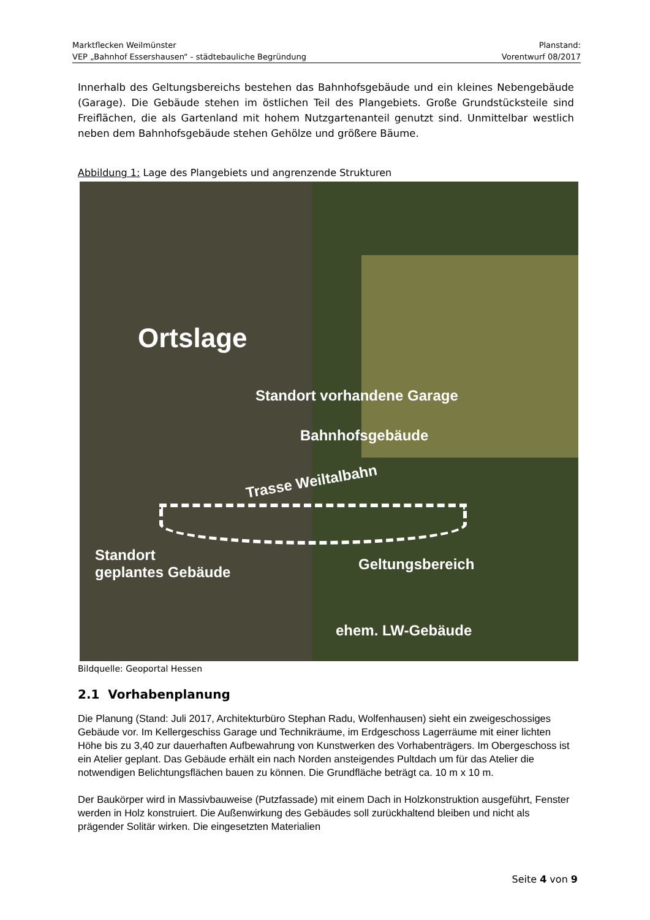Marktflecken Weilmünster Planstand:
VEP „Bahnhof Essershausen“ - städtebauliche Begründung Vorentwurf 08/2017
Innerhalb des Geltungsbereichs bestehen das Bahnhofsgebäude und ein kleines Nebengebäude (Garage). Die Gebäude stehen im östlichen Teil des Plangebiets. Große Grundstücksteile sind Freiflächen, die als Gartenland mit hohem Nutzgartenanteil genutzt sind. Unmittelbar westlich neben dem Bahnhofsgebäude stehen Gehölze und größere Bäume.
Abbildung 1: Lage des Plangebiets und angrenzende Strukturen
Ortslage
Standort vorhandene Garage
Bahnhofsgebäude
Trasse Weiltalbahn
Standort
geplantes Gebäude
Geltungsbereich
ehem. LW-Gebäude
Bildquelle: Geoportal Hessen
2.1 Vorhabenplanung
Die Planung (Stand: Juli 2017, Architekturbüro Stephan Radu, Wolfenhausen) sieht ein zweigeschossiges Gebäude vor. Im Kellergeschiss Garage und Technikräume, im Erdgeschoss Lagerräume mit einer lichten Höhe bis zu 3,40 zur dauerhaften Aufbewahrung von Kunstwerken des Vorhabenträgers. Im Obergeschoss ist ein Atelier geplant. Das Gebäude erhält ein nach Norden ansteigendes Pultdach um für das Atelier die notwendigen Belichtungsflächen bauen zu können. Die Grundfläche beträgt ca. 10 m x 10 m.
Der Baukörper wird in Massivbauweise (Putzfassade) mit einem Dach in Holzkonstruktion ausgeführt, Fenster werden in Holz konstruiert. Die Außenwirkung des Gebäudes soll zurückhaltend bleiben und nicht als prägender Solitär wirken. Die eingesetzten Materialien
Seite 4 von 9